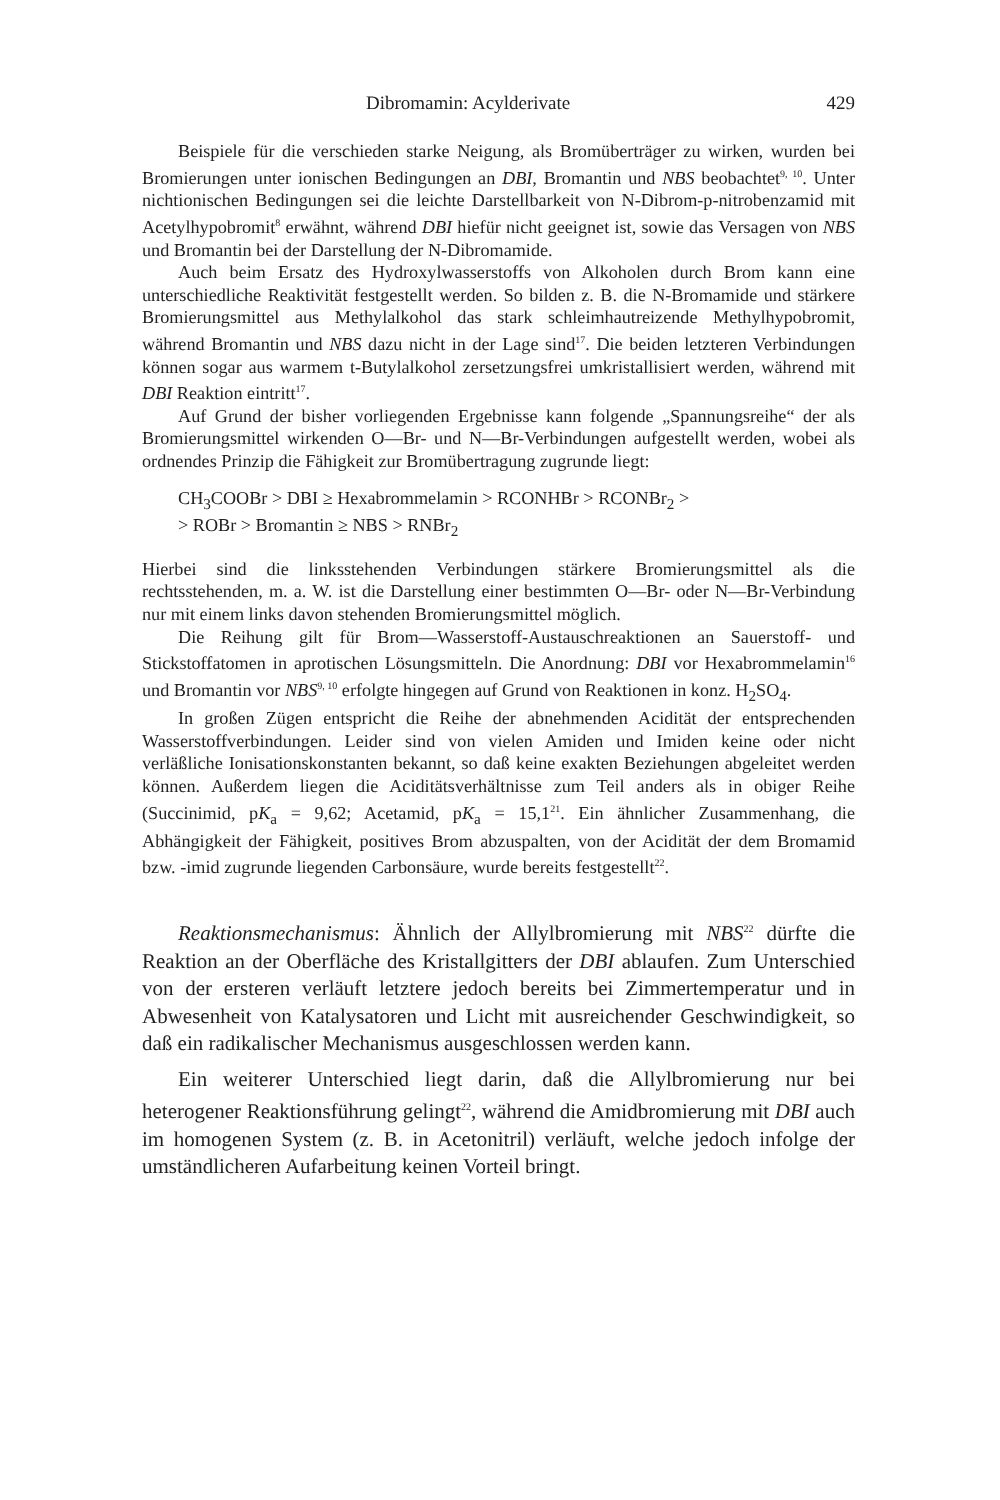Dibromamin: Acylderivate 429
Beispiele für die verschieden starke Neigung, als Bromüberträger zu wirken, wurden bei Bromierungen unter ionischen Bedingungen an DBI, Bromantin und NBS beobachtet<sup>9, 10</sup>. Unter nichtionischen Bedingungen sei die leichte Darstellbarkeit von N-Dibrom-p-nitrobenzamid mit Acetylhypobromit<sup>8</sup> erwähnt, während DBI hiefür nicht geeignet ist, sowie das Versagen von NBS und Bromantin bei der Darstellung der N-Dibromamide.
Auch beim Ersatz des Hydroxylwasserstoffs von Alkoholen durch Brom kann eine unterschiedliche Reaktivität festgestellt werden. So bilden z. B. die N-Bromamide und stärkere Bromierungsmittel aus Methylalkohol das stark schleimhautreizende Methylhypobromit, während Bromantin und NBS dazu nicht in der Lage sind<sup>17</sup>. Die beiden letzteren Verbindungen können sogar aus warmem t-Butylalkohol zersetzungsfrei umkristallisiert werden, während mit DBI Reaktion eintritt<sup>17</sup>.
Auf Grund der bisher vorliegenden Ergebnisse kann folgende „Spannungsreihe“ der als Bromierungsmittel wirkenden O—Br- und N—Br-Verbindungen aufgestellt werden, wobei als ordnendes Prinzip die Fähigkeit zur Bromübertragung zugrunde liegt:
CH<sub>3</sub>COOBr > DBI ≥ Hexabrommelamin > RCONHBr > RCONBr<sub>2</sub> >
> ROBr > Bromantin ≥ NBS > RNBr<sub>2</sub>
Hierbei sind die linksstehenden Verbindungen stärkere Bromierungsmittel als die rechtsstehenden, m. a. W. ist die Darstellung einer bestimmten O—Br- oder N—Br-Verbindung nur mit einem links davon stehenden Bromierungsmittel möglich.
Die Reihung gilt für Brom—Wasserstoff-Austauschreaktionen an Sauerstoff- und Stickstoffatomen in aprotischen Lösungsmitteln. Die Anordnung: DBI vor Hexabrommelamin<sup>16</sup> und Bromantin vor NBS<sup>9, 10</sup> erfolgte hingegen auf Grund von Reaktionen in konz. H<sub>2</sub>SO<sub>4</sub>.
In großen Zügen entspricht die Reihe der abnehmenden Acidität der entsprechenden Wasserstoffverbindungen. Leider sind von vielen Amiden und Imiden keine oder nicht verläßliche Ionisationskonstanten bekannt, so daß keine exakten Beziehungen abgeleitet werden können. Außerdem liegen die Aciditätsverhältnisse zum Teil anders als in obiger Reihe (Succinimid, pK<sub>a</sub> = 9,62; Acetamid, pK<sub>a</sub> = 15,1<sup>21</sup>. Ein ähnlicher Zusammenhang, die Abhängigkeit der Fähigkeit, positives Brom abzuspalten, von der Acidität der dem Bromamid bzw. -imid zugrunde liegenden Carbonsäure, wurde bereits festgestellt<sup>22</sup>.
Reaktionsmechanismus: Ähnlich der Allylbromierung mit NBS<sup>22</sup> dürfte die Reaktion an der Oberfläche des Kristallgitters der DBI ablaufen. Zum Unterschied von der ersteren verläuft letztere jedoch bereits bei Zimmertemperatur und in Abwesenheit von Katalysatoren und Licht mit ausreichender Geschwindigkeit, so daß ein radikalischer Mechanismus ausgeschlossen werden kann.
Ein weiterer Unterschied liegt darin, daß die Allylbromierung nur bei heterogener Reaktionsführung gelingt<sup>22</sup>, während die Amidbromierung mit DBI auch im homogenen System (z. B. in Acetonitril) verläuft, welche jedoch infolge der umständlicheren Aufarbeitung keinen Vorteil bringt.